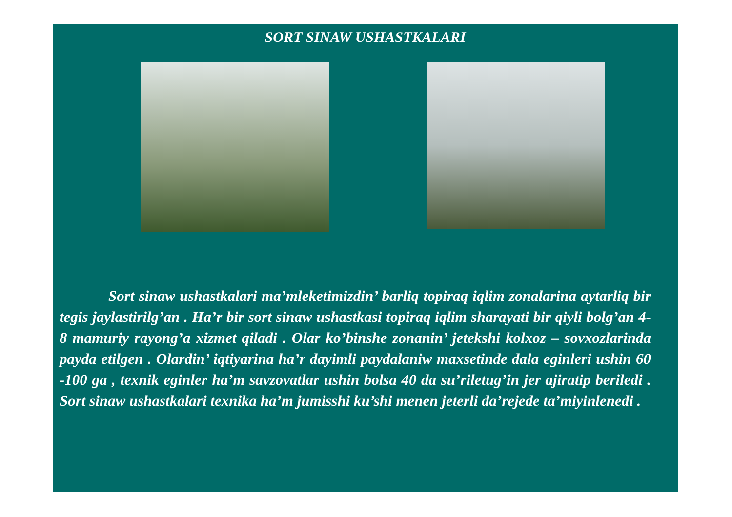SORT SINAW USHASTKALARI
Sort sinaw ushastkalari ma’mleketimizdin’ barliq topiraq iqlim zonalarina aytarliq bir tegis jaylastirilg’an . Ha’r bir sort sinaw ushastkasi topiraq iqlim sharayati bir qiyli bolg’an 4-8 mamuriy rayong’a xizmet qiladi . Olar ko’binshe zonanin’ jetekshi kolxoz – sovxozlarinda payda etilgen . Olardin’ iqtiyarina ha’r dayimli paydalaniw maxsetinde dala eginleri ushin 60 -100 ga , texnik eginler ha’m savzovatlar ushin bolsa 40 da su’riletug’in jer ajiratip beriledi . Sort sinaw ushastkalari texnika ha’m jumisshi ku’shi menen jeterli da’rejede ta’miyinlenedi .